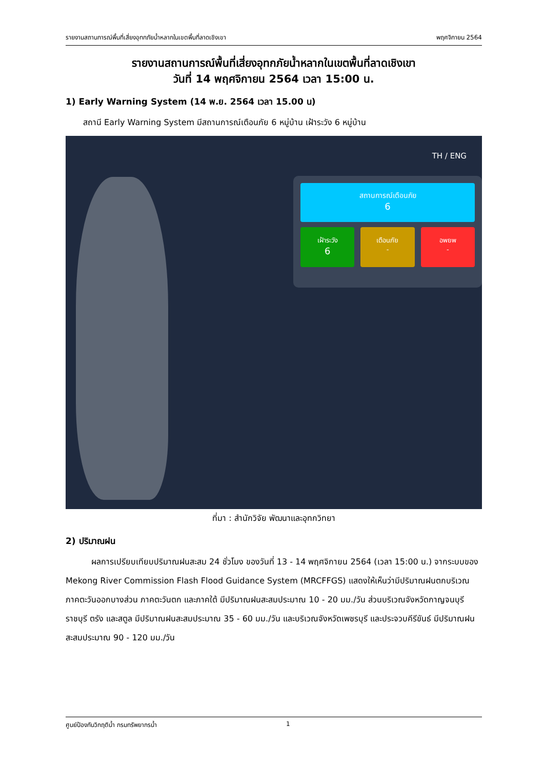รายงานสถานการณ์พื้นที่เสี่ยงอุทกภัยน้ำหลากในเขตพื้นที่ลาดเชิงเขา พฤศจิกายน 2564
รายงานสถานการณ์พื้นที่เสี่ยงอุทกภัยน้ำหลากในเขตพื้นที่ลาดเชิงเขา
วันที่ 14 พฤศจิกายน 2564 เวลา 15:00 น.
1) Early Warning System (14 พ.ย. 2564 เวลา 15.00 น)
สถานี Early Warning System มีสถานการณ์เตือนภัย 6 หมู่บ้าน เฝ้าระวัง 6 หมู่บ้าน
TH / ENG
สถานการณ์เตือนภัย
6
เฝ้าระวัง
6
เตือนภัย
-
อพยพ
-
ที่มา : สำนักวิจัย พัฒนาและอุทกวิทยา
2) ปริมาณฝน
ผลการเปรียบเทียบปริมาณฝนสะสม 24 ชั่วโมง ของวันที่ 13 - 14 พฤศจิกายน 2564 (เวลา 15:00 น.) จากระบบของ Mekong River Commission Flash Flood Guidance System (MRCFFGS) แสดงให้เห็นว่ามีปริมาณฝนตกบริเวณภาคตะวันออกบางส่วน ภาคตะวันตก และภาคใต้ มีปริมาณฝนสะสมประมาณ 10 - 20 มม./วัน ส่วนบริเวณจังหวัดกาญจนบุรี ราชบุรี ตรัง และสตูล มีปริมาณฝนสะสมประมาณ 35 - 60 มม./วัน และบริเวณจังหวัดเพชรบุรี และประจวบคีรีขันธ์ มีปริมาณฝนสะสมประมาณ 90 - 120 มม./วัน
ศูนย์ป้องกันวิกฤติน้ำ กรมทรัพยากรน้ำ 1